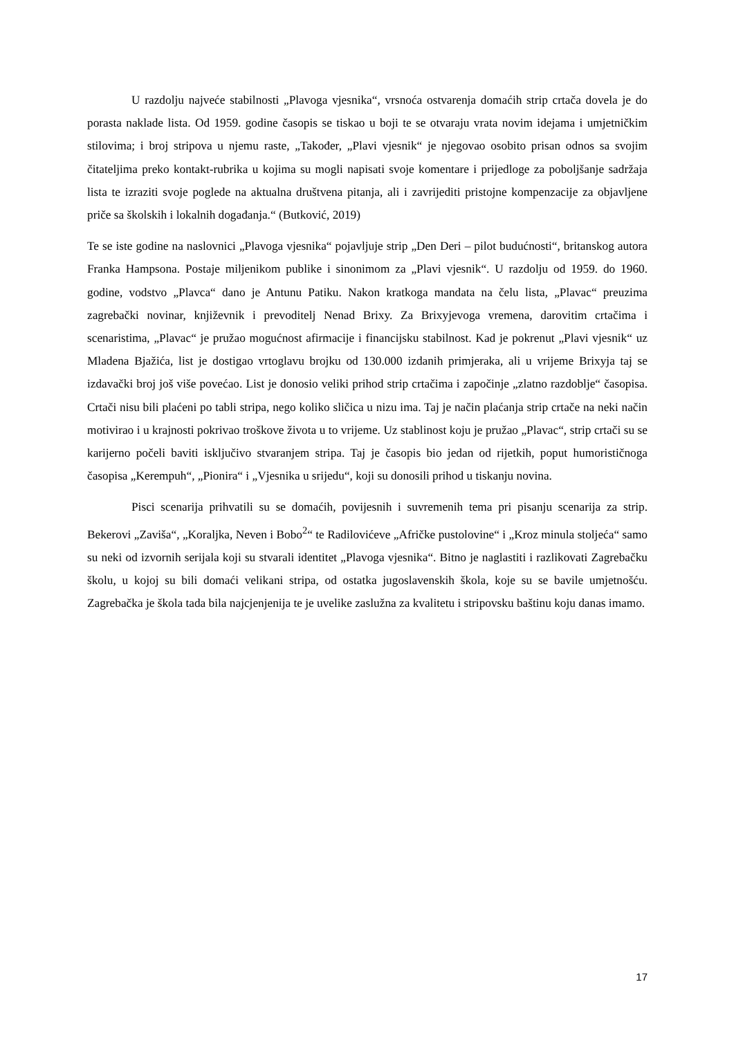U razdolju najveće stabilnosti „Plavoga vjesnika“, vrsnoća ostvarenja domaćih strip crtača dovela je do porasta naklade lista. Od 1959. godine časopis se tiskao u boji te se otvaraju vrata novim idejama i umjetničkim stilovima; i broj stripova u njemu raste, „Također, „Plavi vjesnik“ je njegovao osobito prisan odnos sa svojim čitateljima preko kontakt-rubrika u kojima su mogli napisati svoje komentare i prijedloge za poboljšanje sadržaja lista te izraziti svoje poglede na aktualna društvena pitanja, ali i zavrijediti pristojne kompenzacije za objavljene priče sa školskih i lokalnih događanja.“ (Butković, 2019)
Te se iste godine na naslovnici „Plavoga vjesnika“ pojavljuje strip „Den Deri – pilot budućnosti“, britanskog autora Franka Hampsona. Postaje miljenikom publike i sinonimom za „Plavi vjesnik“. U razdolju od 1959. do 1960. godine, vodstvo „Plavca“ dano je Antunu Patiku. Nakon kratkoga mandata na čelu lista, „Plavac“ preuzima zagrebački novinar, književnik i prevoditelj Nenad Brixy. Za Brixyjevoga vremena, darovitim crtačima i scenaristima, „Plavac“ je pružao mogućnost afirmacije i financijsku stabilnost. Kad je pokrenut „Plavi vjesnik“ uz Mladena Bjažića, list je dostigao vrtoglavu brojku od 130.000 izdanih primjeraka, ali u vrijeme Brixyja taj se izdavački broj još više povećao. List je donosio veliki prihod strip crtačima i započinje „zlatno razdoblje“ časopisa. Crtači nisu bili plaćeni po tabli stripa, nego koliko sličica u nizu ima. Taj je način plaćanja strip crtače na neki način motivirao i u krajnosti pokrivao troškove života u to vrijeme. Uz stablinost koju je pružao „Plavac“, strip crtači su se karijerno počeli baviti isključivo stvaranjem stripa. Taj je časopis bio jedan od rijetkih, poput humorističnoga časopisa „Kerempuh“, „Pionira“ i „Vjesnika u srijedu“, koji su donosili prihod u tiskanju novina.
Pisci scenarija prihvatili su se domaćih, povijesnih i suvremenih tema pri pisanju scenarija za strip. Bekerovi „Zaviša“, „Koraljka, Neven i Bobo<sup>2</sup>“ te Radilovićeve „Afričke pustolovine“ i „Kroz minula stoljeća“ samo su neki od izvornih serijala koji su stvarali identitet „Plavoga vjesnika“. Bitno je naglastiti i razlikovati Zagrebačku školu, u kojoj su bili domaći velikani stripa, od ostatka jugoslavenskih škola, koje su se bavile umjetnošću. Zagrebačka je škola tada bila najcjenjenija te je uvelike zaslužna za kvalitetu i stripovsku baštinu koju danas imamo.
17